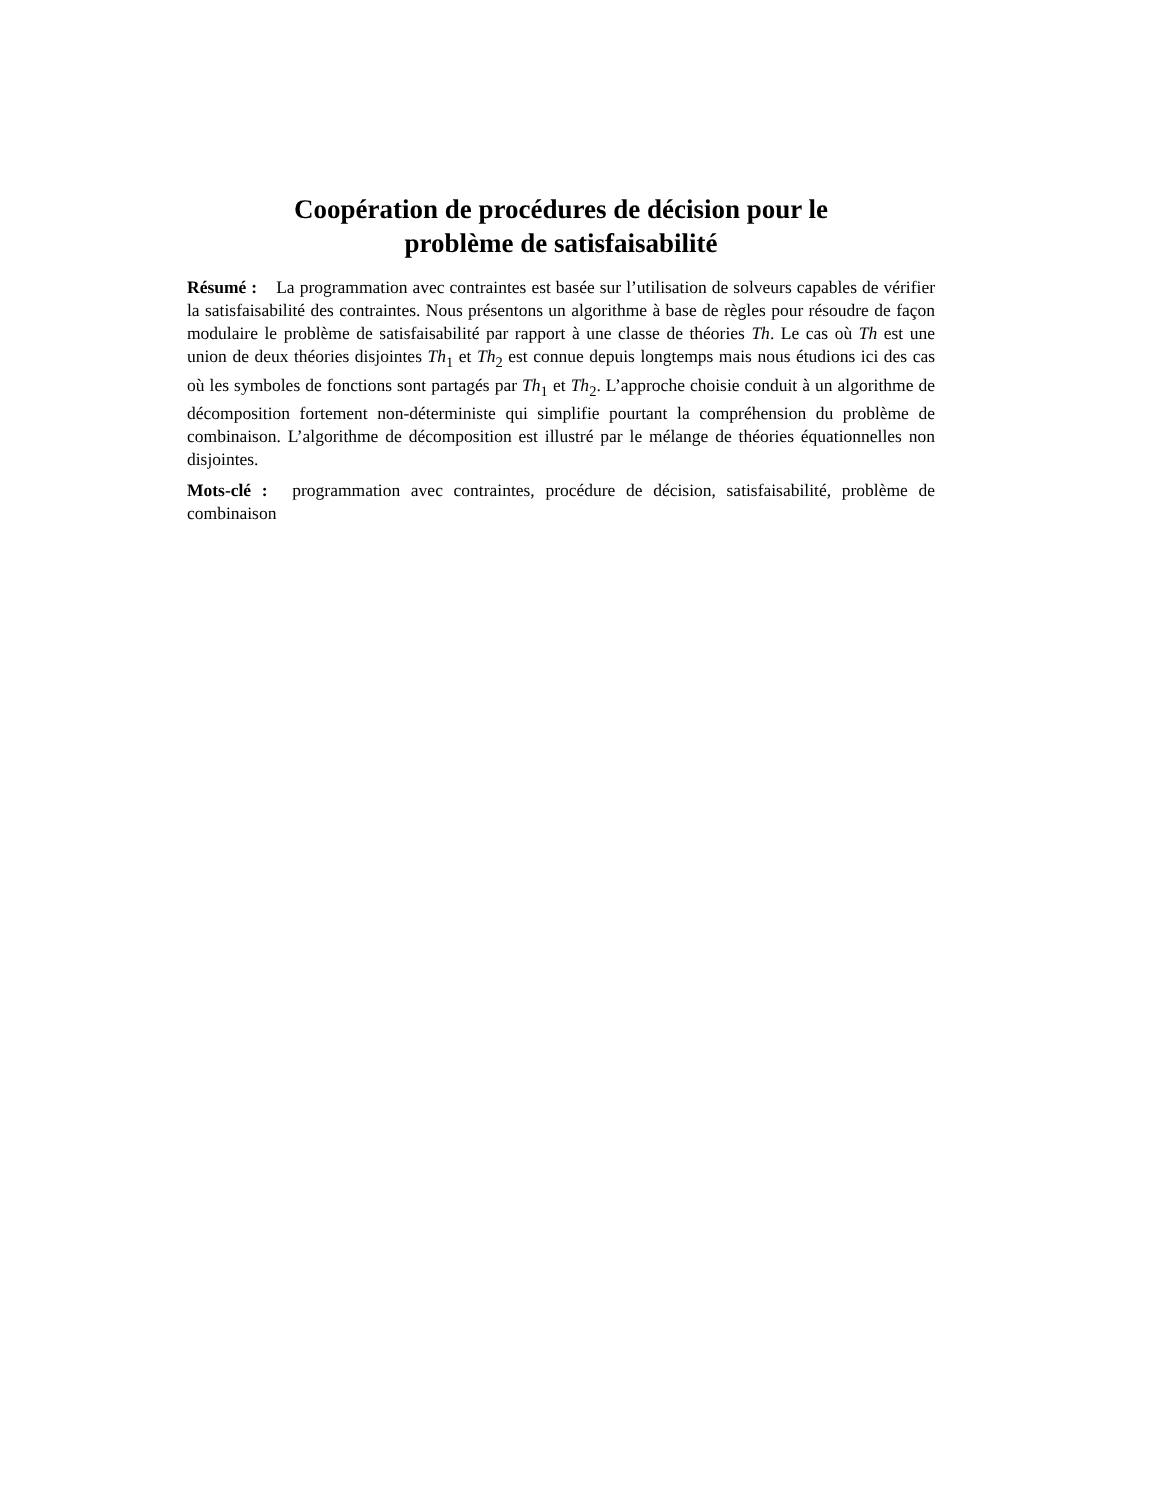Coopération de procédures de décision pour le
problème de satisfaisabilité
Résumé : La programmation avec contraintes est basée sur l’utilisation de solveurs capables de vérifier la satisfaisabilité des contraintes. Nous présentons un algorithme à base de règles pour résoudre de façon modulaire le problème de satisfaisabilité par rapport à une classe de théories Th. Le cas où Th est une union de deux théories disjointes Th<sub>1</sub> et Th<sub>2</sub> est connue depuis longtemps mais nous étudions ici des cas où les symboles de fonctions sont partagés par Th<sub>1</sub> et Th<sub>2</sub>. L’approche choisie conduit à un algorithme de décomposition fortement non-déterministe qui simplifie pourtant la compréhension du problème de combinaison. L’algorithme de décomposition est illustré par le mélange de théories équationnelles non disjointes.
Mots-clé : programmation avec contraintes, procédure de décision, satisfaisabilité, problème de combinaison